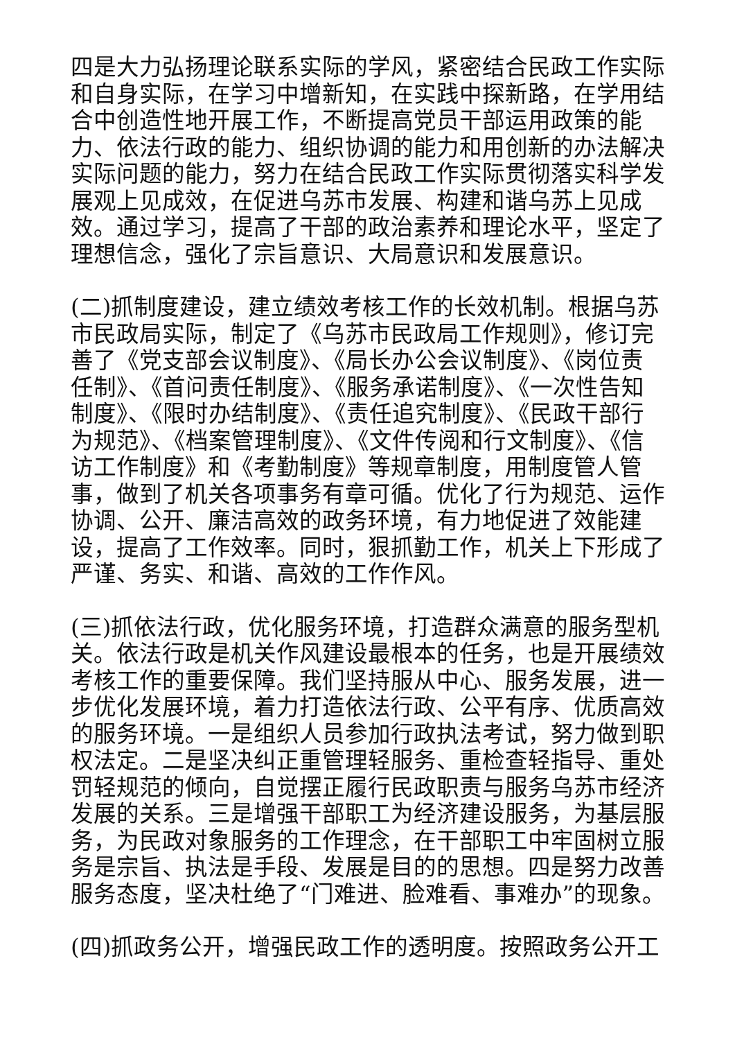四是大力弘扬理论联系实际的学风，紧密结合民政工作实际和自身实际，在学习中增新知，在实践中探新路，在学用结合中创造性地开展工作，不断提高党员干部运用政策的能力、依法行政的能力、组织协调的能力和用创新的办法解决实际问题的能力，努力在结合民政工作实际贯彻落实科学发展观上见成效，在促进乌苏市发展、构建和谐乌苏上见成效。通过学习，提高了干部的政治素养和理论水平，坚定了理想信念，强化了宗旨意识、大局意识和发展意识。
(二)抓制度建设，建立绩效考核工作的长效机制。根据乌苏市民政局实际，制定了《乌苏市民政局工作规则》，修订完善了《党支部会议制度》、《局长办公会议制度》、《岗位责任制》、《首问责任制度》、《服务承诺制度》、《一次性告知制度》、《限时办结制度》、《责任追究制度》、《民政干部行为规范》、《档案管理制度》、《文件传阅和行文制度》、《信访工作制度》和《考勤制度》等规章制度，用制度管人管事，做到了机关各项事务有章可循。优化了行为规范、运作协调、公开、廉洁高效的政务环境，有力地促进了效能建设，提高了工作效率。同时，狠抓勤工作，机关上下形成了严谨、务实、和谐、高效的工作作风。
(三)抓依法行政，优化服务环境，打造群众满意的服务型机关。依法行政是机关作风建设最根本的任务，也是开展绩效考核工作的重要保障。我们坚持服从中心、服务发展，进一步优化发展环境，着力打造依法行政、公平有序、优质高效的服务环境。一是组织人员参加行政执法考试，努力做到职权法定。二是坚决纠正重管理轻服务、重检查轻指导、重处罚轻规范的倾向，自觉摆正履行民政职责与服务乌苏市经济发展的关系。三是增强干部职工为经济建设服务，为基层服务，为民政对象服务的工作理念，在干部职工中牢固树立服务是宗旨、执法是手段、发展是目的的思想。四是努力改善服务态度，坚决杜绝了“门难进、脸难看、事难办”的现象。
(四)抓政务公开，增强民政工作的透明度。按照政务公开工